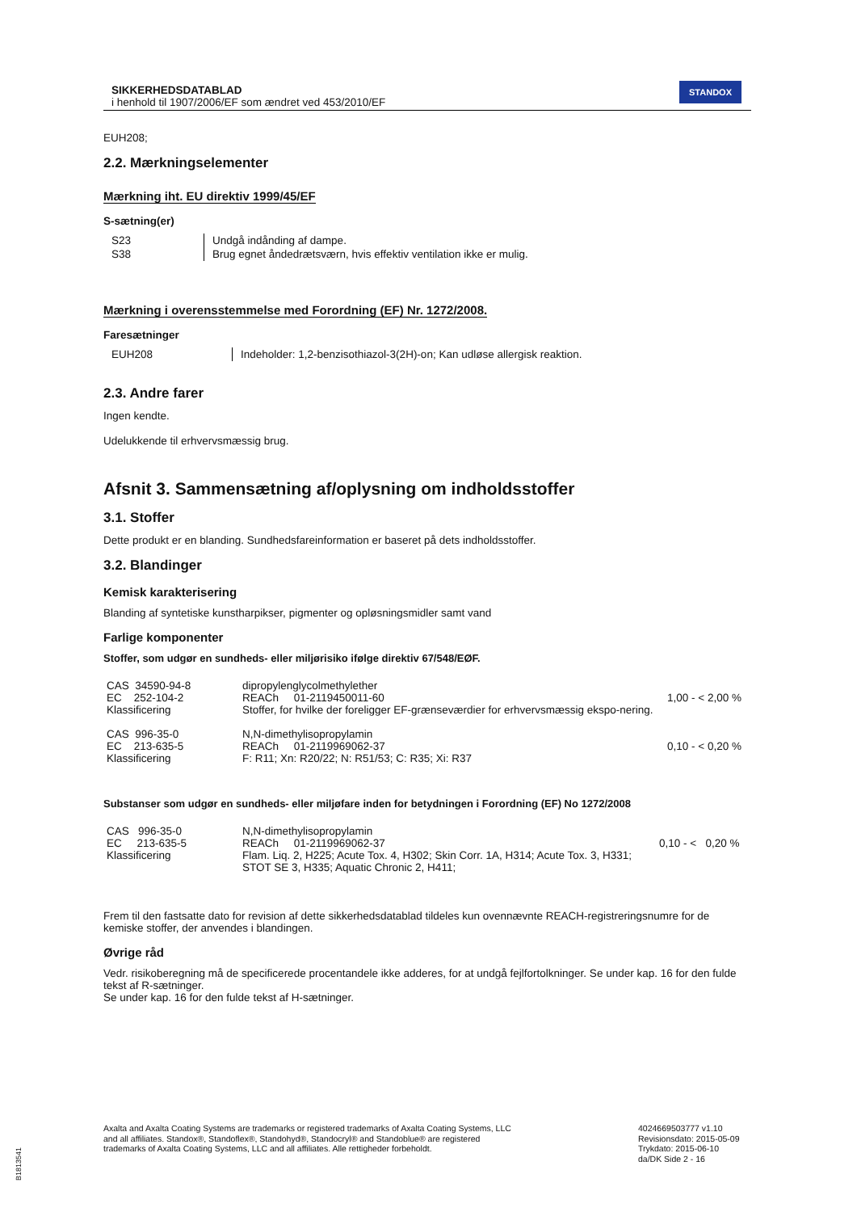SIKKERHEDSDATABLAD
i henhold til 1907/2006/EF som ændret ved 453/2010/EF
STANDOX
EUH208;
2.2. Mærkningselementer
Mærkning iht. EU direktiv 1999/45/EF
S-sætning(er)
| S23 | Undgå indånding af dampe. |
| S38 | Brug egnet åndedrætsværn, hvis effektiv ventilation ikke er mulig. |
Mærkning i overensstemmelse med Forordning (EF) Nr. 1272/2008.
Faresætninger
| EUH208 | Indeholder: 1,2-benzisothiazol-3(2H)-on; Kan udløse allergisk reaktion. |
2.3. Andre farer
Ingen kendte.
Udelukkende til erhvervsmæssig brug.
Afsnit 3. Sammensætning af/oplysning om indholdsstoffer
3.1. Stoffer
Dette produkt er en blanding. Sundhedsfareinformation er baseret på dets indholdsstoffer.
3.2. Blandinger
Kemisk karakterisering
Blanding af syntetiske kunstharpikser, pigmenter og opløsningsmidler samt vand
Farlige komponenter
Stoffer, som udgør en sundheds- eller miljørisiko ifølge direktiv 67/548/EØF.
| CAS 34590-94-8 EC 252-104-2 Klassificering | dipropylenglycolmethylether REACh 01-2119450011-60 Stoffer, for hvilke der foreligger EF-grænseværdier for erhvervsmæssig ekspo-nering. | 1,00 - < 2,00 % |
| CAS 996-35-0 EC 213-635-5 Klassificering | N,N-dimethylisopropylamin REACh 01-2119969062-37 F: R11; Xn: R20/22; N: R51/53; C: R35; Xi: R37 | 0,10 - < 0,20 % |
Substanser som udgør en sundheds- eller miljøfare inden for betydningen i Forordning (EF) No 1272/2008
| CAS 996-35-0 EC 213-635-5 Klassificering | N,N-dimethylisopropylamin REACh 01-2119969062-37 Flam. Liq. 2, H225; Acute Tox. 4, H302; Skin Corr. 1A, H314; Acute Tox. 3, H331; STOT SE 3, H335; Aquatic Chronic 2, H411; | 0,10 - < 0,20 % |
Frem til den fastsatte dato for revision af dette sikkerhedsdatablad tildeles kun ovennævnte REACH-registreringsnumre for de kemiske stoffer, der anvendes i blandingen.
Øvrige råd
Vedr. risikoberegning må de specificerede procentandele ikke adderes, for at undgå fejlfortolkninger. Se under kap. 16 for den fulde tekst af R-sætninger.
Se under kap. 16 for den fulde tekst af H-sætninger.
Axalta and Axalta Coating Systems are trademarks or registered trademarks of Axalta Coating Systems, LLC and all affiliates. Standox®, Standoflex®, Standohyd®, Standocryl® and Standoblue® are registered trademarks of Axalta Coating Systems, LLC and all affiliates. Alle rettigheder forbeholdt.
4024669503777 v1.10
Revisionsdato: 2015-05-09
Trykdato: 2015-06-10
da/DK Side 2 - 16
B1813541